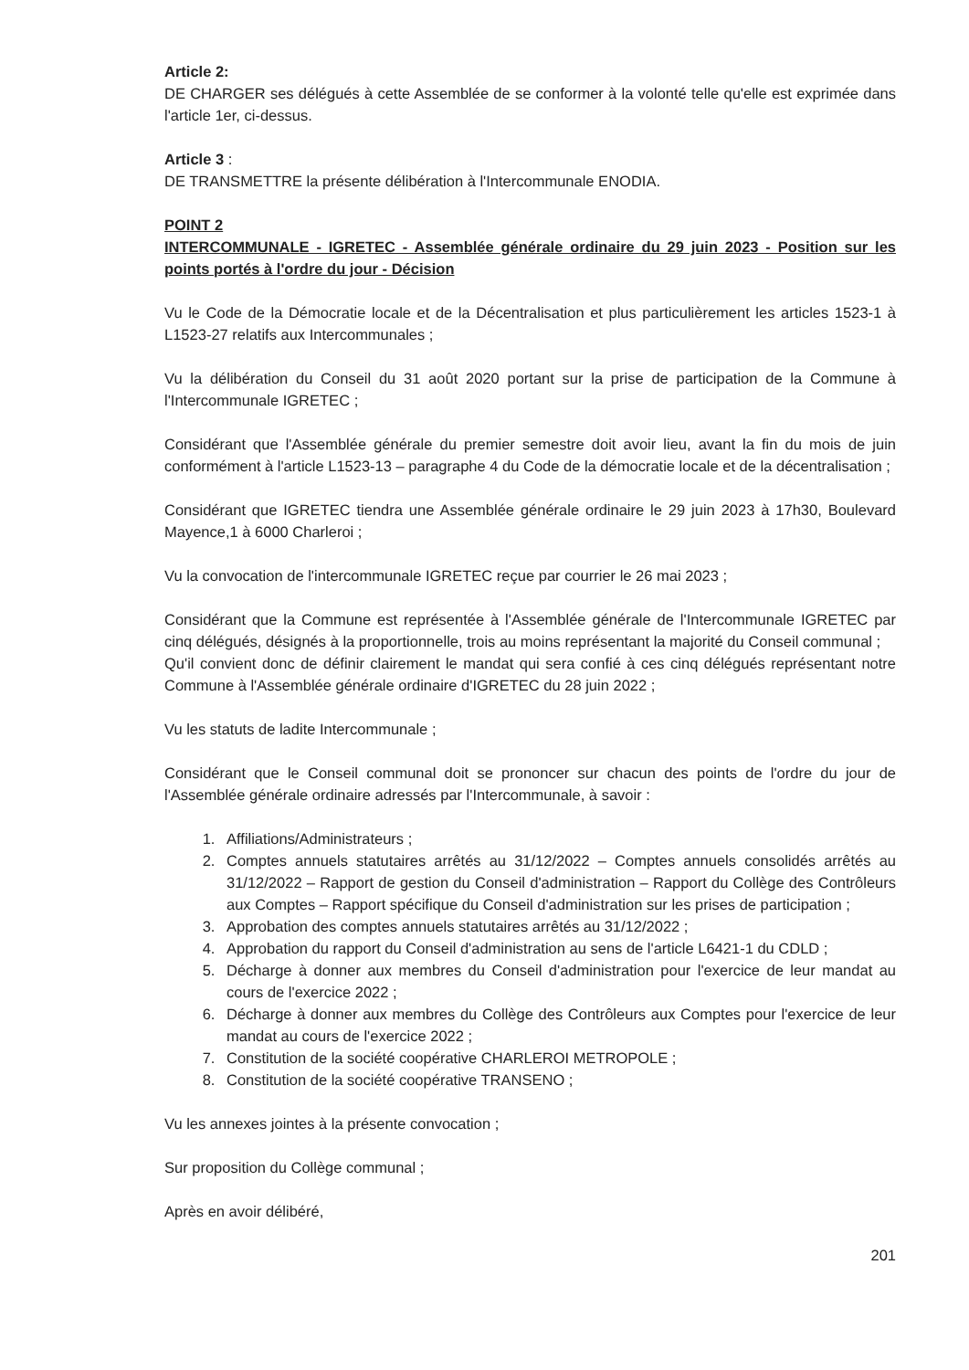Article 2:
DE CHARGER ses délégués à cette Assemblée de se conformer à la volonté telle qu'elle est exprimée dans l'article 1er, ci-dessus.
Article 3 :
DE TRANSMETTRE la présente délibération à l'Intercommunale ENODIA.
POINT 2
INTERCOMMUNALE - IGRETEC - Assemblée générale ordinaire du 29 juin 2023 - Position sur les points portés à l'ordre du jour - Décision
Vu le Code de la Démocratie locale et de la Décentralisation et plus particulièrement les articles 1523-1 à L1523-27 relatifs aux Intercommunales ;
Vu la délibération du Conseil du 31 août 2020 portant sur la prise de participation de la Commune à l'Intercommunale IGRETEC ;
Considérant que l'Assemblée générale du premier semestre doit avoir lieu, avant la fin du mois de juin conformément à l'article L1523-13 – paragraphe 4 du Code de la démocratie locale et de la décentralisation ;
Considérant que IGRETEC tiendra une Assemblée générale ordinaire le 29 juin 2023 à 17h30, Boulevard Mayence,1 à 6000 Charleroi ;
Vu la convocation de l'intercommunale IGRETEC reçue par courrier le 26 mai 2023 ;
Considérant que la Commune est représentée à l'Assemblée générale de l'Intercommunale IGRETEC par cinq délégués, désignés à la proportionnelle, trois au moins représentant la majorité du Conseil communal ;
Qu'il convient donc de définir clairement le mandat qui sera confié à ces cinq délégués représentant notre Commune à l'Assemblée générale ordinaire d'IGRETEC du 28 juin 2022 ;
Vu les statuts de ladite Intercommunale ;
Considérant que le Conseil communal doit se prononcer sur chacun des points de l'ordre du jour de l'Assemblée générale ordinaire adressés par l'Intercommunale, à savoir :
1. Affiliations/Administrateurs ;
2. Comptes annuels statutaires arrêtés au 31/12/2022 – Comptes annuels consolidés arrêtés au 31/12/2022 – Rapport de gestion du Conseil d'administration – Rapport du Collège des Contrôleurs aux Comptes – Rapport spécifique du Conseil d'administration sur les prises de participation ;
3. Approbation des comptes annuels statutaires arrêtés au 31/12/2022 ;
4. Approbation du rapport du Conseil d'administration au sens de l'article L6421-1 du CDLD ;
5. Décharge à donner aux membres du Conseil d'administration pour l'exercice de leur mandat au cours de l'exercice 2022 ;
6. Décharge à donner aux membres du Collège des Contrôleurs aux Comptes pour l'exercice de leur mandat au cours de l'exercice 2022 ;
7. Constitution de la société coopérative CHARLEROI METROPOLE ;
8. Constitution de la société coopérative TRANSENO ;
Vu les annexes jointes à la présente convocation ;
Sur proposition du Collège communal ;
Après en avoir délibéré,
201